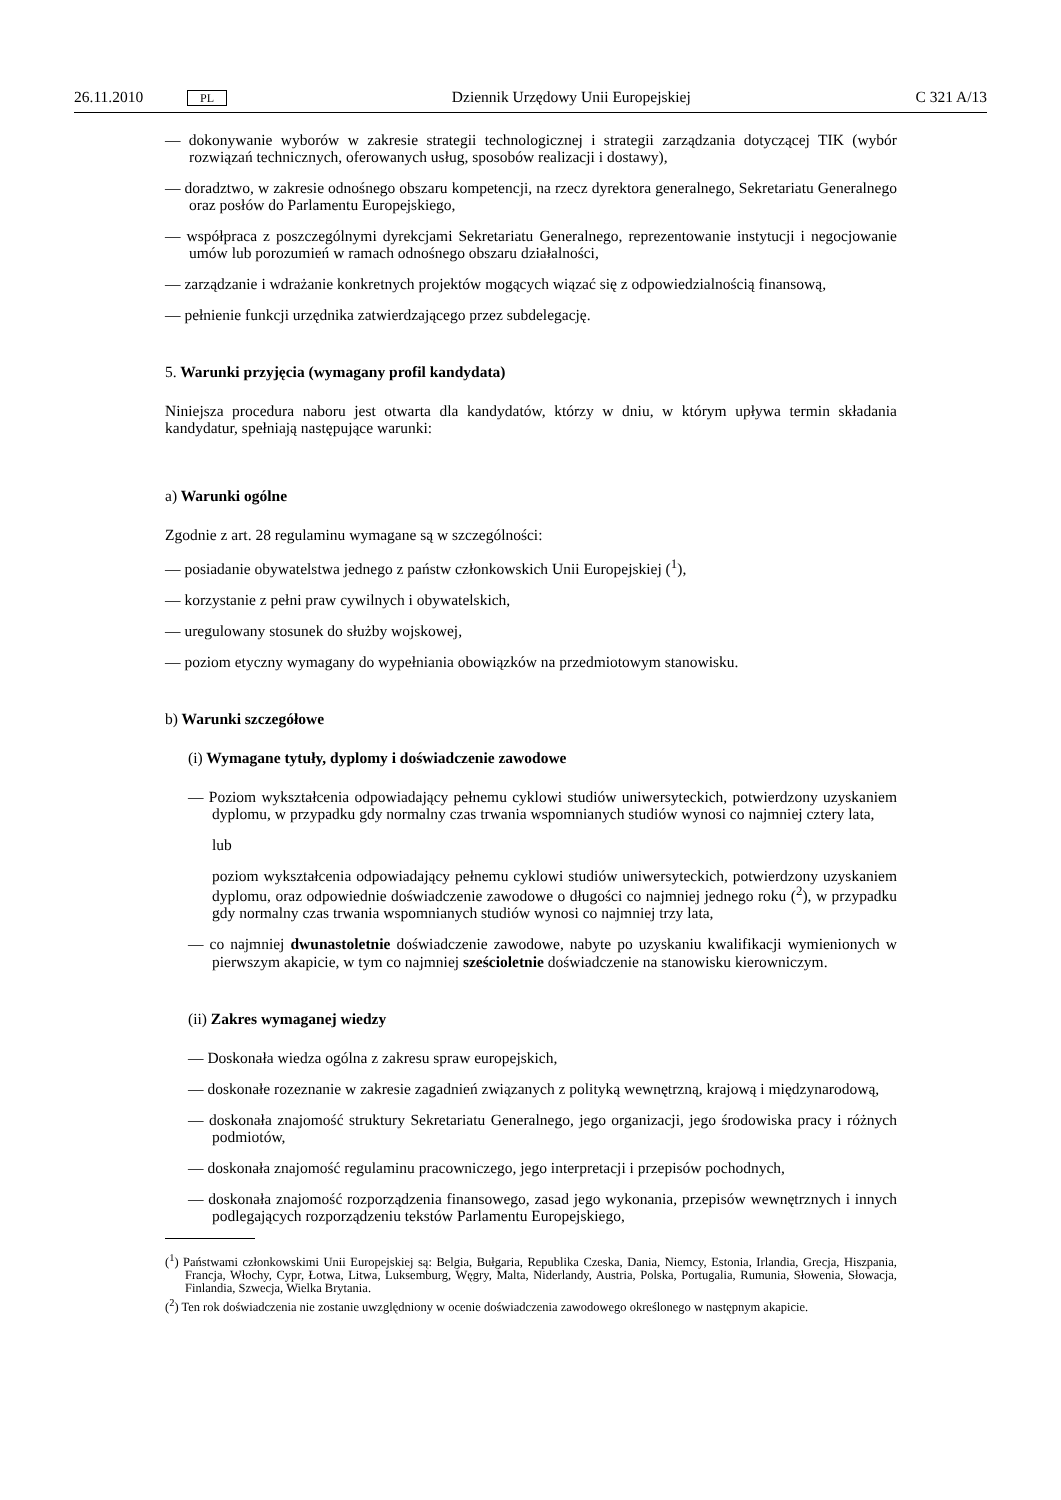26.11.2010 PL Dziennik Urzędowy Unii Europejskiej C 321 A/13
— dokonywanie wyborów w zakresie strategii technologicznej i strategii zarządzania dotyczącej TIK (wybór rozwiązań technicznych, oferowanych usług, sposobów realizacji i dostawy),
— doradztwo, w zakresie odnośnego obszaru kompetencji, na rzecz dyrektora generalnego, Sekretariatu Generalnego oraz posłów do Parlamentu Europejskiego,
— współpraca z poszczególnymi dyrekcjami Sekretariatu Generalnego, reprezentowanie instytucji i negocjowanie umów lub porozumień w ramach odnośnego obszaru działalności,
— zarządzanie i wdrażanie konkretnych projektów mogących wiązać się z odpowiedzialnością finansową,
— pełnienie funkcji urzędnika zatwierdzającego przez subdelegację.
5. Warunki przyjęcia (wymagany profil kandydata)
Niniejsza procedura naboru jest otwarta dla kandydatów, którzy w dniu, w którym upływa termin składania kandydatur, spełniają następujące warunki:
a) Warunki ogólne
Zgodnie z art. 28 regulaminu wymagane są w szczególności:
— posiadanie obywatelstwa jednego z państw członkowskich Unii Europejskiej (<sup>1</sup>),
— korzystanie z pełni praw cywilnych i obywatelskich,
— uregulowany stosunek do służby wojskowej,
— poziom etyczny wymagany do wypełniania obowiązków na przedmiotowym stanowisku.
b) Warunki szczegółowe
(i) Wymagane tytuły, dyplomy i doświadczenie zawodowe
— Poziom wykształcenia odpowiadający pełnemu cyklowi studiów uniwersyteckich, potwierdzony uzyskaniem dyplomu, w przypadku gdy normalny czas trwania wspomnianych studiów wynosi co najmniej cztery lata,
lub
poziom wykształcenia odpowiadający pełnemu cyklowi studiów uniwersyteckich, potwierdzony uzyskaniem dyplomu, oraz odpowiednie doświadczenie zawodowe o długości co najmniej jednego roku (<sup>2</sup>), w przypadku gdy normalny czas trwania wspomnianych studiów wynosi co najmniej trzy lata,
— co najmniej dwunastoletnie doświadczenie zawodowe, nabyte po uzyskaniu kwalifikacji wymienionych w pierwszym akapicie, w tym co najmniej sześcioletnie doświadczenie na stanowisku kierowniczym.
(ii) Zakres wymaganej wiedzy
— Doskonała wiedza ogólna z zakresu spraw europejskich,
— doskonałe rozeznanie w zakresie zagadnień związanych z polityką wewnętrzną, krajową i międzynarodową,
— doskonała znajomość struktury Sekretariatu Generalnego, jego organizacji, jego środowiska pracy i różnych podmiotów,
— doskonała znajomość regulaminu pracowniczego, jego interpretacji i przepisów pochodnych,
— doskonała znajomość rozporządzenia finansowego, zasad jego wykonania, przepisów wewnętrznych i innych podlegających rozporządzeniu tekstów Parlamentu Europejskiego,
(<sup>1</sup>) Państwami członkowskimi Unii Europejskiej są: Belgia, Bułgaria, Republika Czeska, Dania, Niemcy, Estonia, Irlandia, Grecja, Hiszpania, Francja, Włochy, Cypr, Łotwa, Litwa, Luksemburg, Węgry, Malta, Niderlandy, Austria, Polska, Portugalia, Rumunia, Słowenia, Słowacja, Finlandia, Szwecja, Wielka Brytania.
(<sup>2</sup>) Ten rok doświadczenia nie zostanie uwzględniony w ocenie doświadczenia zawodowego określonego w następnym akapicie.